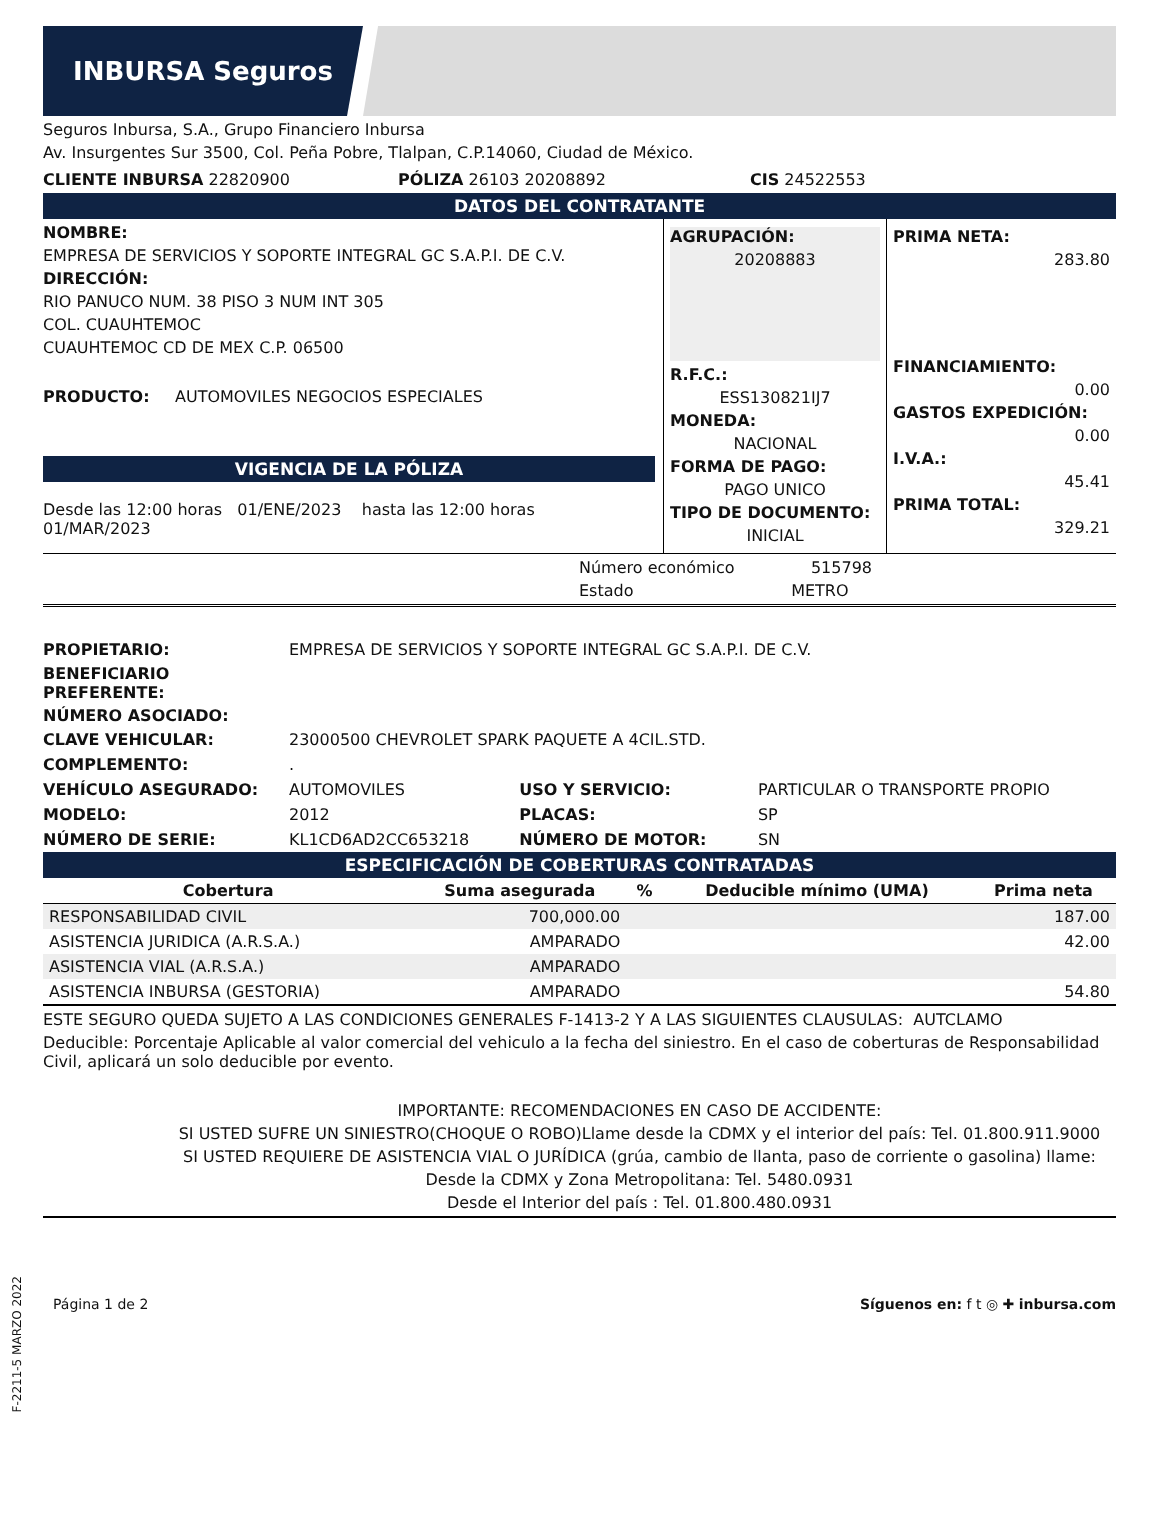INBURSA Seguros
Seguros Inbursa, S.A., Grupo Financiero Inbursa
Av. Insurgentes Sur 3500, Col. Peña Pobre, Tlalpan, C.P.14060, Ciudad de México.
CLIENTE INBURSA 22820900 PÓLIZA 26103 20208892 CIS 24522553
DATOS DEL CONTRATANTE
NOMBRE:
EMPRESA DE SERVICIOS Y SOPORTE INTEGRAL GC S.A.P.I. DE C.V.
DIRECCIÓN:
RIO PANUCO NUM. 38 PISO 3 NUM INT 305
COL. CUAUHTEMOC
CUAUHTEMOC CD DE MEX C.P. 06500
PRODUCTO: AUTOMOVILES NEGOCIOS ESPECIALES
VIGENCIA DE LA PÓLIZA
Desde las 12:00 horas 01/ENE/2023 hasta las 12:00 horas 01/MAR/2023
AGRUPACIÓN:
20208883
R.F.C.:
ESS130821IJ7
MONEDA:
NACIONAL
FORMA DE PAGO:
PAGO UNICO
TIPO DE DOCUMENTO:
INICIAL
PRIMA NETA:
283.80
FINANCIAMIENTO:
0.00
GASTOS EXPEDICIÓN:
0.00
I.V.A.:
45.41
PRIMA TOTAL:
329.21
Número económico 515798
Estado METRO
| PROPIETARIO: | EMPRESA DE SERVICIOS Y SOPORTE INTEGRAL GC S.A.P.I. DE C.V. | | |
| BENEFICIARIO PREFERENTE: | | | |
| NÚMERO ASOCIADO: | | | |
| CLAVE VEHICULAR: | 23000500 CHEVROLET SPARK PAQUETE A 4CIL.STD. | | |
| COMPLEMENTO: | . | | |
| VEHÍCULO ASEGURADO: | AUTOMOVILES | USO Y SERVICIO: | PARTICULAR O TRANSPORTE PROPIO |
| MODELO: | 2012 | PLACAS: | SP |
| NÚMERO DE SERIE: | KL1CD6AD2CC653218 | NÚMERO DE MOTOR: | SN |
ESPECIFICACIÓN DE COBERTURAS CONTRATADAS
| Cobertura | Suma asegurada | % | Deducible mínimo (UMA) | Prima neta |
| --- | --- | --- | --- | --- |
| RESPONSABILIDAD CIVIL | 700,000.00 | | | 187.00 |
| ASISTENCIA JURIDICA (A.R.S.A.) | AMPARADO | | | 42.00 |
| ASISTENCIA VIAL (A.R.S.A.) | AMPARADO | | | |
| ASISTENCIA INBURSA (GESTORIA) | AMPARADO | | | 54.80 |
ESTE SEGURO QUEDA SUJETO A LAS CONDICIONES GENERALES F-1413-2 Y A LAS SIGUIENTES CLAUSULAS: AUTCLAMO
Deducible: Porcentaje Aplicable al valor comercial del vehiculo a la fecha del siniestro. En el caso de coberturas de Responsabilidad Civil, aplicará un solo deducible por evento.
IMPORTANTE: RECOMENDACIONES EN CASO DE ACCIDENTE:
SI USTED SUFRE UN SINIESTRO(CHOQUE O ROBO)Llame desde la CDMX y el interior del país: Tel. 01.800.911.9000
SI USTED REQUIERE DE ASISTENCIA VIAL O JURÍDICA (grúa, cambio de llanta, paso de corriente o gasolina) llame:
Desde la CDMX y Zona Metropolitana: Tel. 5480.0931
Desde el Interior del país : Tel. 01.800.480.0931
Página 1 de 2 Síguenos en: f t ◎ ✚ inbursa.com
F-2211-5 MARZO 2022